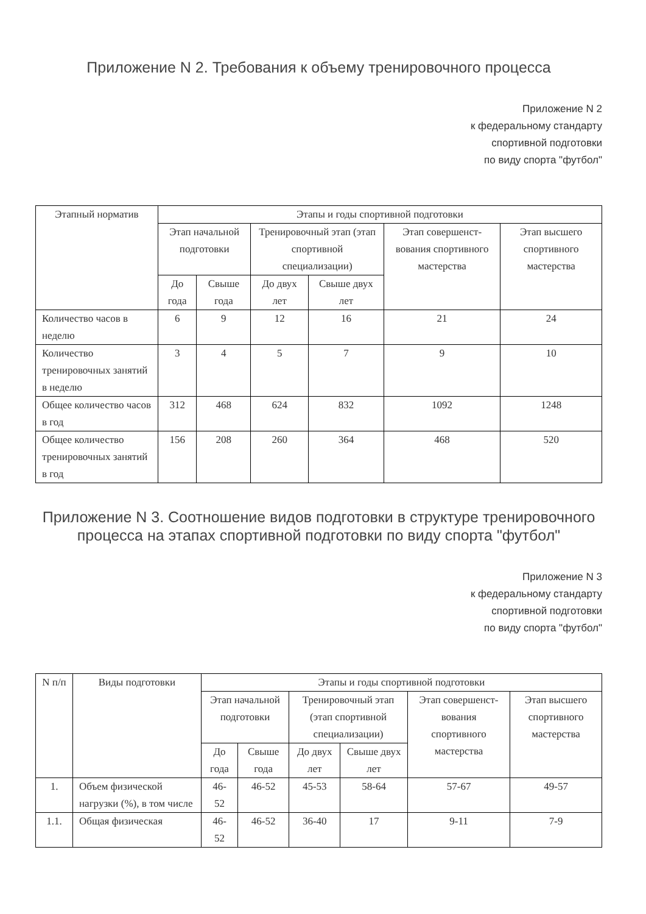Приложение N 2. Требования к объему тренировочного процесса
Приложение N 2
к федеральному стандарту
спортивной подготовки
по виду спорта "футбол"
| Этапный норматив | Этапы и годы спортивной подготовки | | | | | |
| --- | --- | --- | --- | --- | --- | --- |
| | Этап начальной подготовки | | Тренировочный этап (этап спортивной специализации) | | Этап совершенст-вования спортивного мастерства | Этап высшего спортивного мастерства |
| | До года | Свыше года | До двух лет | Свыше двух лет | | |
| Количество часов в неделю | 6 | 9 | 12 | 16 | 21 | 24 |
| Количество тренировочных занятий в неделю | 3 | 4 | 5 | 7 | 9 | 10 |
| Общее количество часов в год | 312 | 468 | 624 | 832 | 1092 | 1248 |
| Общее количество тренировочных занятий в год | 156 | 208 | 260 | 364 | 468 | 520 |
Приложение N 3. Соотношение видов подготовки в структуре тренировочного процесса на этапах спортивной подготовки по виду спорта "футбол"
Приложение N 3
к федеральному стандарту
спортивной подготовки
по виду спорта "футбол"
| N п/п | Виды подготовки | Этапы и годы спортивной подготовки | | | | | |
| --- | --- | --- | --- | --- | --- | --- | --- |
| | | Этап начальной подготовки | | Тренировочный этап (этап спортивной специализации) | | Этап совершенст-вования спортивного мастерства | Этап высшего спортивного мастерства |
| | | До года | Свыше года | До двух лет | Свыше двух лет | | |
| 1. | Объем физической нагрузки (%), в том числе | 46-52 | 46-52 | 45-53 | 58-64 | 57-67 | 49-57 |
| 1.1. | Общая физическая | 46-52 | 46-52 | 36-40 | 17 | 9-11 | 7-9 |